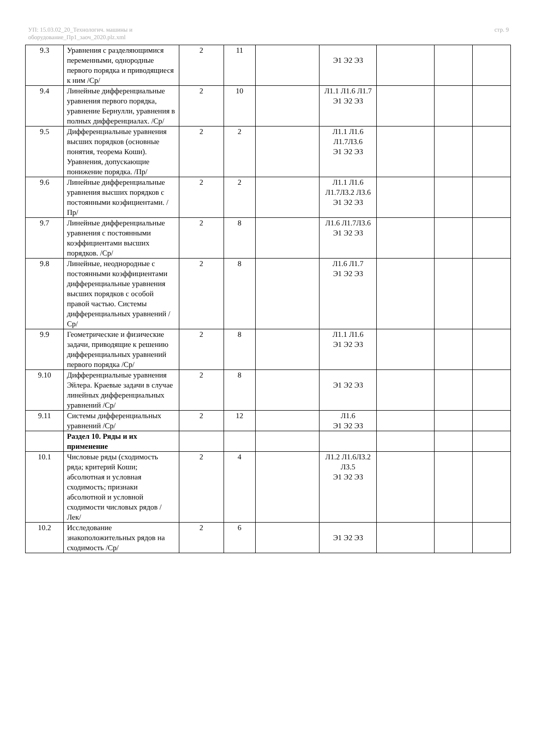УП: 15.03.02_20_Технологич. машины и
оборудование_Пр1_заоч_2020.plz.xml
стр. 9
| 9.3 | Уравнения с разделяющимися переменными, однородные первого порядка и приводящиеся к ним /Ср/ | 2 | 11 | | Э1 Э2 Э3 | | | |
| 9.4 | Линейные дифференциальные уравнения первого порядка, уравнение Бернулли, уравнения в полных дифференциалах. /Ср/ | 2 | 10 | | Л1.1 Л1.6 Л1.7 Э1 Э2 Э3 | | | |
| 9.5 | Дифференциальные уравнения высших порядков (основные понятия, теорема Коши). Уравнения, допускающие понижение порядка. /Пр/ | 2 | 2 | | Л1.1 Л1.6 Л1.7Л3.6 Э1 Э2 Э3 | | | |
| 9.6 | Линейные дифференциальные уравнения высших порядков с постоянными коэфициентами. /Пр/ | 2 | 2 | | Л1.1 Л1.6 Л1.7Л3.2 Л3.6 Э1 Э2 Э3 | | | |
| 9.7 | Линейные дифференциальные уравнения с постоянными коэффициентами высших порядков. /Ср/ | 2 | 8 | | Л1.6 Л1.7Л3.6 Э1 Э2 Э3 | | | |
| 9.8 | Линейные, неоднородные с постоянными коэффициентами дифференциальные уравнения высших порядков с особой правой частью. Системы дифференциальных уравнений /Ср/ | 2 | 8 | | Л1.6 Л1.7 Э1 Э2 Э3 | | | |
| 9.9 | Геометрические и физические задачи, приводящие к решению дифференциальных уравнений первого порядка /Ср/ | 2 | 8 | | Л1.1 Л1.6 Э1 Э2 Э3 | | | |
| 9.10 | Дифференциальные уравнения Эйлера. Краевые задачи в случае линейных дифференциальных уравнений /Ср/ | 2 | 8 | | Э1 Э2 Э3 | | | |
| 9.11 | Системы дифференциальных уравнений /Ср/ | 2 | 12 | | Л1.6 Э1 Э2 Э3 | | | |
| | Раздел 10. Ряды и их применение | | | | | | | |
| 10.1 | Числовые ряды (сходимость ряда; критерий Коши; абсолютная и условная сходимость; признаки абсолютной и условной сходимости числовых рядов /Лек/ | 2 | 4 | | Л1.2 Л1.6Л3.2 Л3.5 Э1 Э2 Э3 | | | |
| 10.2 | Исследование знакоположительных рядов на сходимость /Ср/ | 2 | 6 | | Э1 Э2 Э3 | | | |